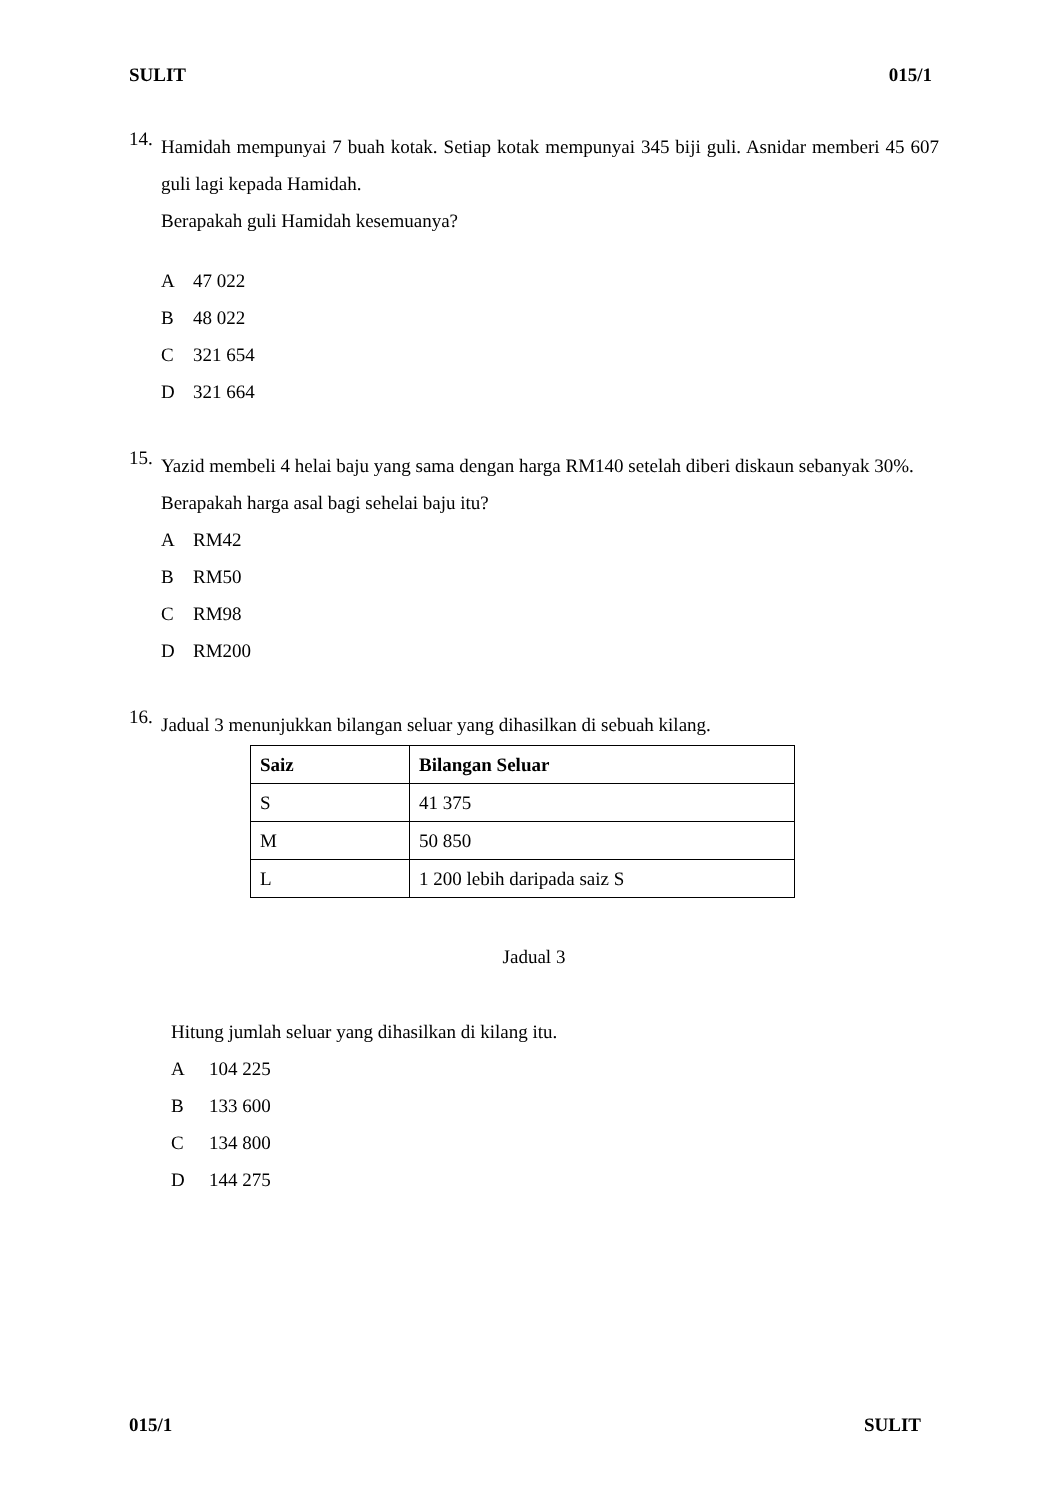SULIT 015/1
14.
Hamidah mempunyai 7 buah kotak. Setiap kotak mempunyai 345 biji guli. Asnidar memberi 45 607 guli lagi kepada Hamidah.
Berapakah guli Hamidah kesemuanya?
A 47 022
B 48 022
C 321 654
D 321 664
15.
Yazid membeli 4 helai baju yang sama dengan harga RM140 setelah diberi diskaun sebanyak 30%.
Berapakah harga asal bagi sehelai baju itu?
A RM42
B RM50
C RM98
D RM200
16.
Jadual 3 menunjukkan bilangan seluar yang dihasilkan di sebuah kilang.
| Saiz | Bilangan Seluar |
| --- | --- |
| S | 41 375 |
| M | 50 850 |
| L | 1 200 lebih daripada saiz S |
Jadual 3
Hitung jumlah seluar yang dihasilkan di kilang itu.
A 104 225
B 133 600
C 134 800
D 144 275
015/1 SULIT